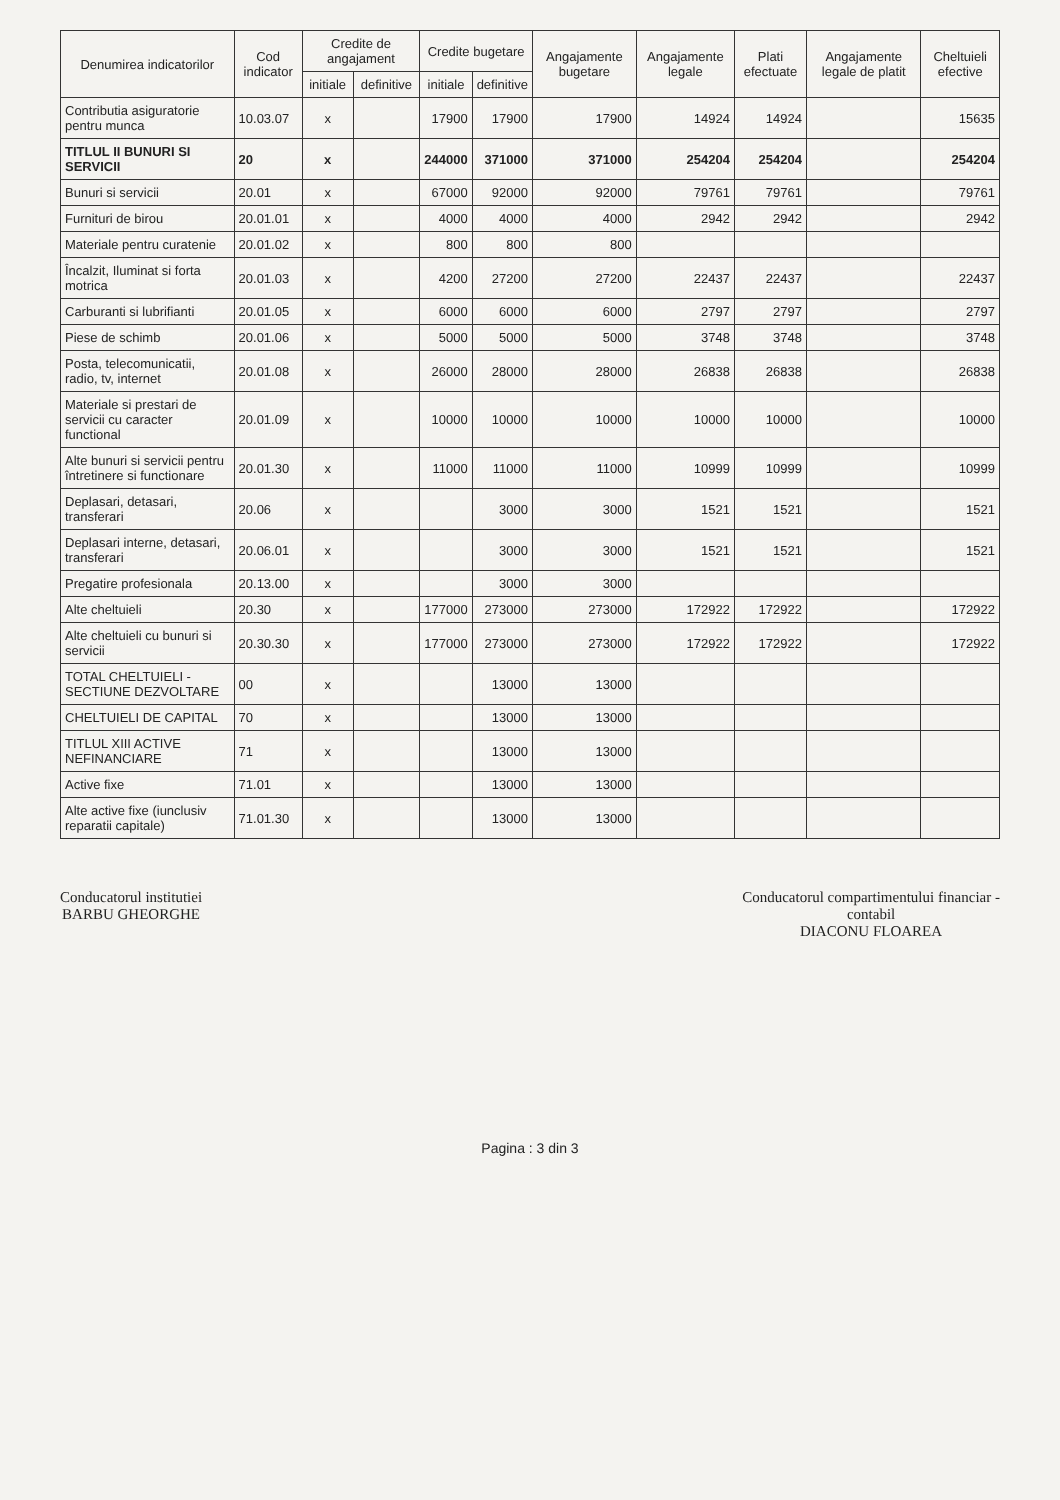| Denumirea indicatorilor | Cod indicator | Credite de angajament | | Credite bugetare | | Angajamente bugetare | Angajamente legale | Plati efectuate | Angajamente legale de platit | Cheltuieli efective |
| --- | --- | --- | --- | --- | --- | --- | --- | --- | --- | --- |
| | | initiale | definitive | initiale | definitive | | | | | |
| Contributia asiguratorie pentru munca | 10.03.07 | x | | 17900 | 17900 | 17900 | 14924 | 14924 | | 15635 |
| TITLUL II BUNURI SI SERVICII | 20 | x | | 244000 | 371000 | 371000 | 254204 | 254204 | | 254204 |
| Bunuri si servicii | 20.01 | x | | 67000 | 92000 | 92000 | 79761 | 79761 | | 79761 |
| Furnituri de birou | 20.01.01 | x | | 4000 | 4000 | 4000 | 2942 | 2942 | | 2942 |
| Materiale pentru curatenie | 20.01.02 | x | | 800 | 800 | 800 | | | | |
| Încalzit, Iluminat si forta motrica | 20.01.03 | x | | 4200 | 27200 | 27200 | 22437 | 22437 | | 22437 |
| Carburanti si lubrifianti | 20.01.05 | x | | 6000 | 6000 | 6000 | 2797 | 2797 | | 2797 |
| Piese de schimb | 20.01.06 | x | | 5000 | 5000 | 5000 | 3748 | 3748 | | 3748 |
| Posta, telecomunicatii, radio, tv, internet | 20.01.08 | x | | 26000 | 28000 | 28000 | 26838 | 26838 | | 26838 |
| Materiale si prestari de servicii cu caracter functional | 20.01.09 | x | | 10000 | 10000 | 10000 | 10000 | 10000 | | 10000 |
| Alte bunuri si servicii pentru întretinere si functionare | 20.01.30 | x | | 11000 | 11000 | 11000 | 10999 | 10999 | | 10999 |
| Deplasari, detasari, transferari | 20.06 | x | | | 3000 | 3000 | 1521 | 1521 | | 1521 |
| Deplasari interne, detasari, transferari | 20.06.01 | x | | | 3000 | 3000 | 1521 | 1521 | | 1521 |
| Pregatire profesionala | 20.13.00 | x | | | 3000 | 3000 | | | | |
| Alte cheltuieli | 20.30 | x | | 177000 | 273000 | 273000 | 172922 | 172922 | | 172922 |
| Alte cheltuieli cu bunuri si servicii | 20.30.30 | x | | 177000 | 273000 | 273000 | 172922 | 172922 | | 172922 |
| TOTAL CHELTUIELI - SECTIUNE DEZVOLTARE | 00 | x | | | 13000 | 13000 | | | | |
| CHELTUIELI DE CAPITAL | 70 | x | | | 13000 | 13000 | | | | |
| TITLUL XIII ACTIVE NEFINANCIARE | 71 | x | | | 13000 | 13000 | | | | |
| Active fixe | 71.01 | x | | | 13000 | 13000 | | | | |
| Alte active fixe (iunclusiv reparatii capitale) | 71.01.30 | x | | | 13000 | 13000 | | | | |
Conducatorul institutiei
BARBU GHEORGHE
Conducatorul compartimentului financiar -
contabil
DIACONU FLOAREA
Pagina : 3 din 3